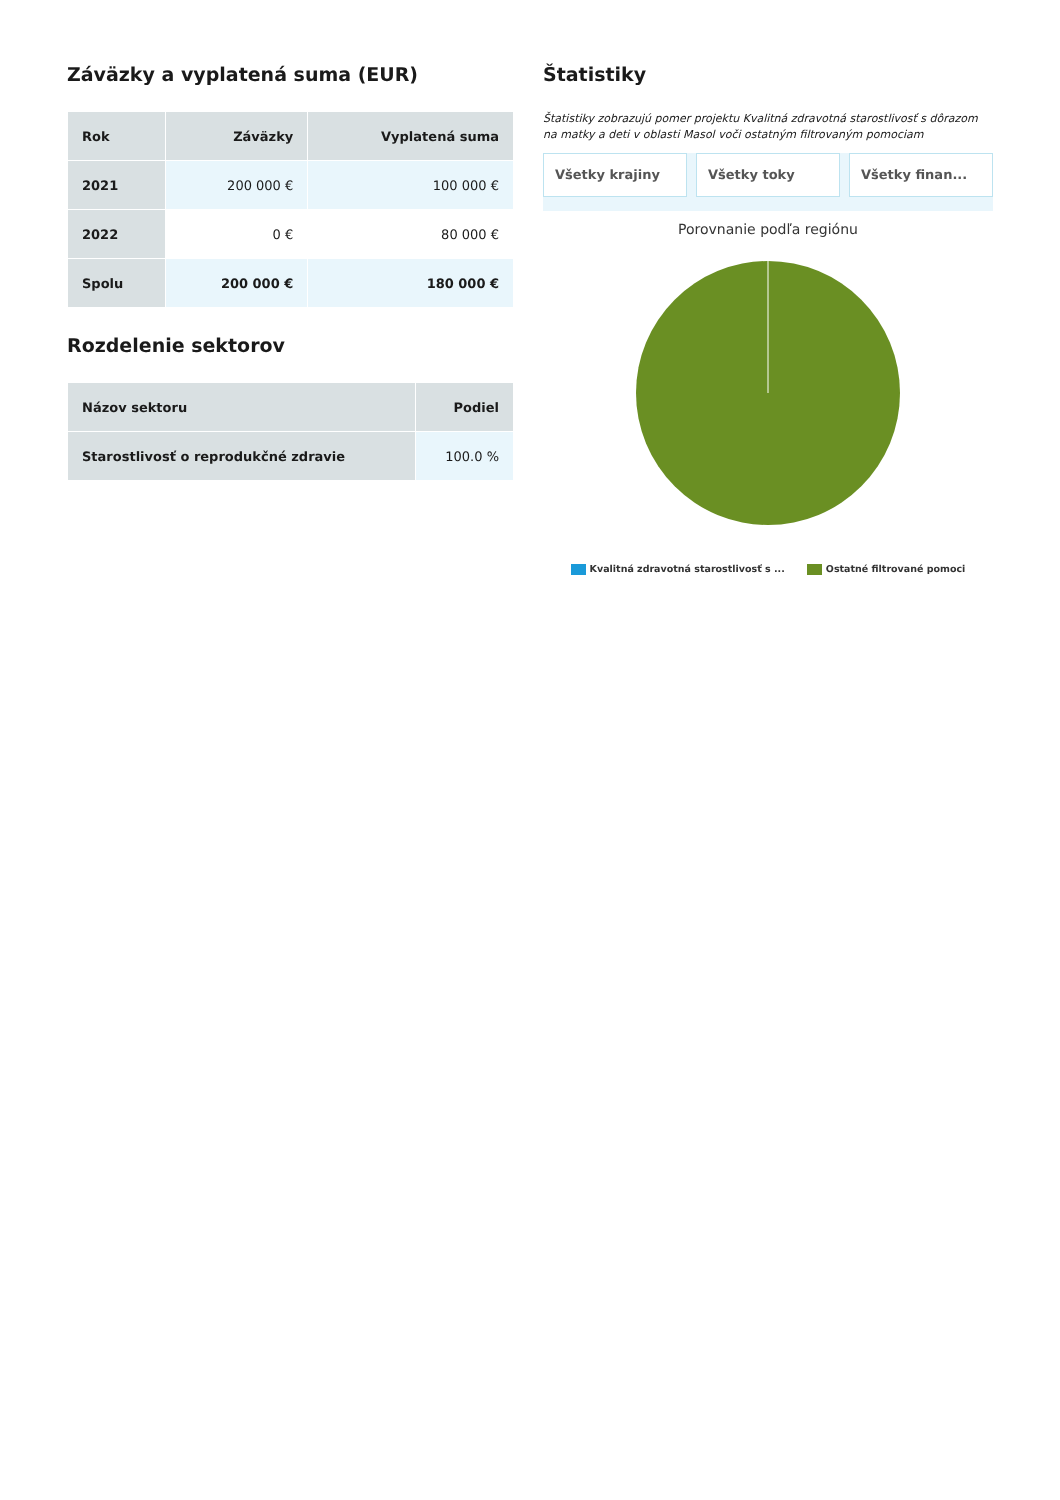Záväzky a vyplatená suma (EUR)
| Rok | Záväzky | Vyplatená suma |
| --- | --- | --- |
| 2021 | 200 000 € | 100 000 € |
| 2022 | 0 € | 80 000 € |
| Spolu | 200 000 € | 180 000 € |
Rozdelenie sektorov
| Názov sektoru | Podiel |
| --- | --- |
| Starostlivosť o reprodukčné zdravie | 100.0 % |
Štatistiky
Štatistiky zobrazujú pomer projektu Kvalitná zdravotná starostlivosť s dôrazom na matky a deti v oblasti Masol voči ostatným filtrovaným pomociam
Všetky krajiny Všetky toky Všetky finan...
Porovnanie podľa regiónu
Kvalitná zdravotná starostlivosť s ... Ostatné filtrované pomoci